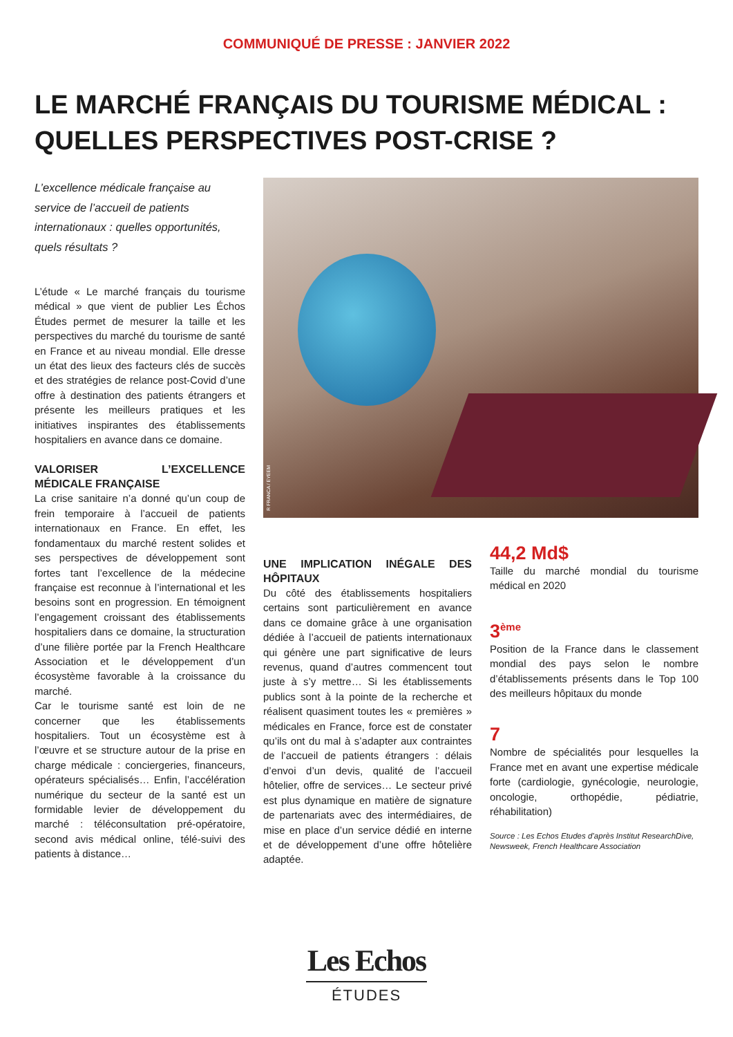COMMUNIQUÉ DE PRESSE : JANVIER 2022
LE MARCHÉ FRANÇAIS DU TOURISME MÉDICAL :
QUELLES PERSPECTIVES POST-CRISE ?
L’excellence médicale française au service de l’accueil de patients internationaux : quelles opportunités, quels résultats ?
L’étude « Le marché français du tourisme médical » que vient de publier Les Échos Études permet de mesurer la taille et les perspectives du marché du tourisme de santé en France et au niveau mondial. Elle dresse un état des lieux des facteurs clés de succès et des stratégies de relance post-Covid d’une offre à destination des patients étrangers et présente les meilleurs pratiques et les initiatives inspirantes des établissements hospitaliers en avance dans ce domaine.
VALORISER L’EXCELLENCE MÉDICALE FRANÇAISE
La crise sanitaire n’a donné qu’un coup de frein temporaire à l’accueil de patients internationaux en France. En effet, les fondamentaux du marché restent solides et ses perspectives de développement sont fortes tant l’excellence de la médecine française est reconnue à l’international et les besoins sont en progression. En témoignent l’engagement croissant des établissements hospitaliers dans ce domaine, la structuration d’une filière portée par la French Healthcare Association et le développement d’un écosystème favorable à la croissance du marché.
Car le tourisme santé est loin de ne concerner que les établissements hospitaliers. Tout un écosystème est à l’œuvre et se structure autour de la prise en charge médicale : conciergeries, financeurs, opérateurs spécialisés… Enfin, l’accélération numérique du secteur de la santé est un formidable levier de développement du marché : téléconsultation pré-opératoire, second avis médical online, télé-suivi des patients à distance…
R FRANCA / EYEEM
UNE IMPLICATION INÉGALE DES HÔPITAUX
Du côté des établissements hospitaliers certains sont particulièrement en avance dans ce domaine grâce à une organisation dédiée à l’accueil de patients internationaux qui génère une part significative de leurs revenus, quand d’autres commencent tout juste à s’y mettre… Si les établissements publics sont à la pointe de la recherche et réalisent quasiment toutes les « premières » médicales en France, force est de constater qu’ils ont du mal à s’adapter aux contraintes de l’accueil de patients étrangers : délais d’envoi d’un devis, qualité de l’accueil hôtelier, offre de services… Le secteur privé est plus dynamique en matière de signature de partenariats avec des intermédiaires, de mise en place d’un service dédié en interne et de développement d’une offre hôtelière adaptée.
44,2 Md$
Taille du marché mondial du tourisme médical en 2020
3<sup>ème</sup>
Position de la France dans le classement mondial des pays selon le nombre d’établissements présents dans le Top 100 des meilleurs hôpitaux du monde
7
Nombre de spécialités pour lesquelles la France met en avant une expertise médicale forte (cardiologie, gynécologie, neurologie, oncologie, orthopédie, pédiatrie, réhabilitation)
Source : Les Echos Etudes d’après Institut ResearchDive, Newsweek, French Healthcare Association
Les Echos
ÉTUDES